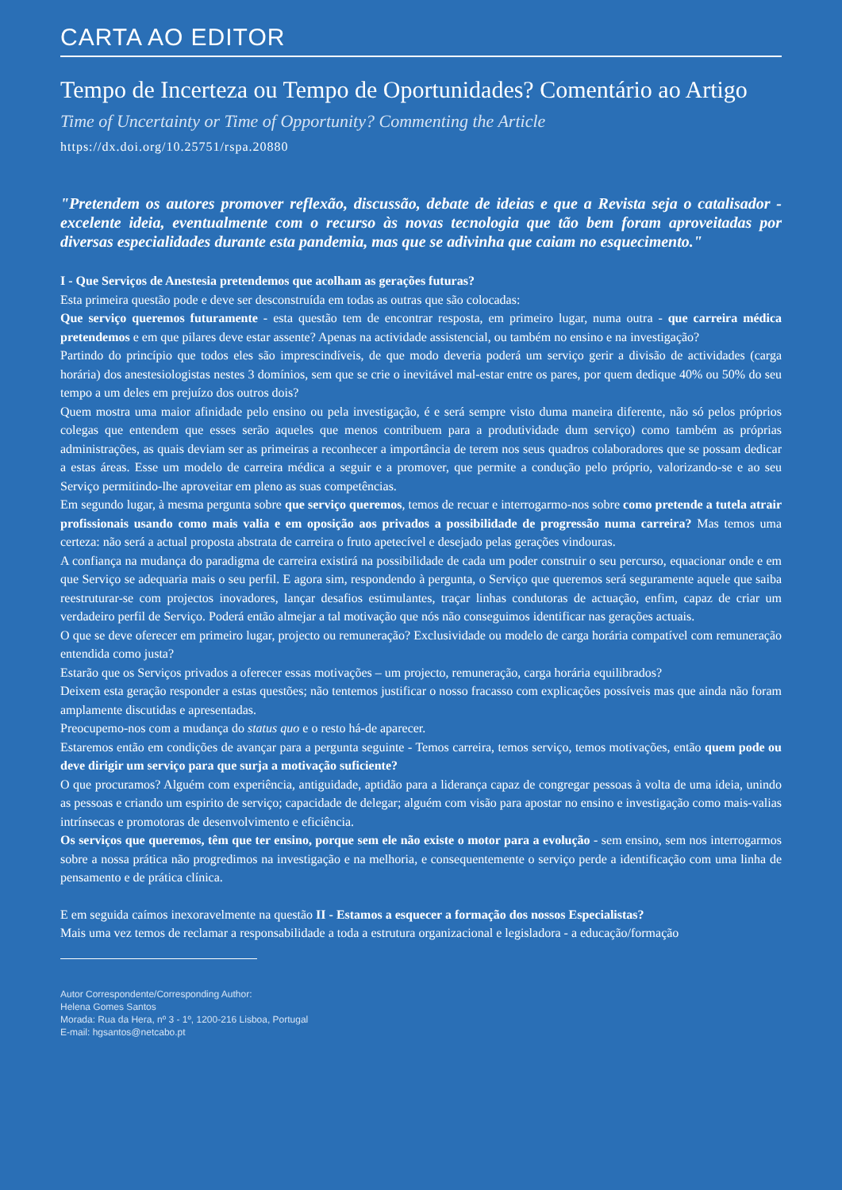CARTA AO EDITOR
Tempo de Incerteza ou Tempo de Oportunidades? Comentário ao Artigo
Time of Uncertainty or Time of Opportunity? Commenting the Article
https://dx.doi.org/10.25751/rspa.20880
"Pretendem os autores promover reflexão, discussão, debate de ideias e que a Revista seja o catalisador - excelente ideia, eventualmente com o recurso às novas tecnologia que tão bem foram aproveitadas por diversas especialidades durante esta pandemia, mas que se adivinha que caiam no esquecimento."
I - Que Serviços de Anestesia pretendemos que acolham as gerações futuras?
Esta primeira questão pode e deve ser desconstruída em todas as outras que são colocadas:
Que serviço queremos futuramente - esta questão tem de encontrar resposta, em primeiro lugar, numa outra - que carreira médica pretendemos e em que pilares deve estar assente? Apenas na actividade assistencial, ou também no ensino e na investigação?
Partindo do princípio que todos eles são imprescindíveis, de que modo deveria poderá um serviço gerir a divisão de actividades (carga horária) dos anestesiologistas nestes 3 domínios, sem que se crie o inevitável mal-estar entre os pares, por quem dedique 40% ou 50% do seu tempo a um deles em prejuízo dos outros dois?
Quem mostra uma maior afinidade pelo ensino ou pela investigação, é e será sempre visto duma maneira diferente, não só pelos próprios colegas que entendem que esses serão aqueles que menos contribuem para a produtividade dum serviço) como também as próprias administrações, as quais deviam ser as primeiras a reconhecer a importância de terem nos seus quadros colaboradores que se possam dedicar a estas áreas. Esse um modelo de carreira médica a seguir e a promover, que permite a condução pelo próprio, valorizando-se e ao seu Serviço permitindo-lhe aproveitar em pleno as suas competências.
Em segundo lugar, à mesma pergunta sobre que serviço queremos, temos de recuar e interrogarmo-nos sobre como pretende a tutela atrair profissionais usando como mais valia e em oposição aos privados a possibilidade de progressão numa carreira? Mas temos uma certeza: não será a actual proposta abstrata de carreira o fruto apetecível e desejado pelas gerações vindouras.
A confiança na mudança do paradigma de carreira existirá na possibilidade de cada um poder construir o seu percurso, equacionar onde e em que Serviço se adequaria mais o seu perfil. E agora sim, respondendo à pergunta, o Serviço que queremos será seguramente aquele que saiba reestruturar-se com projectos inovadores, lançar desafios estimulantes, traçar linhas condutoras de actuação, enfim, capaz de criar um verdadeiro perfil de Serviço. Poderá então almejar a tal motivação que nós não conseguimos identificar nas gerações actuais.
O que se deve oferecer em primeiro lugar, projecto ou remuneração? Exclusividade ou modelo de carga horária compatível com remuneração entendida como justa?
Estarão que os Serviços privados a oferecer essas motivações – um projecto, remuneração, carga horária equilibrados?
Deixem esta geração responder a estas questões; não tentemos justificar o nosso fracasso com explicações possíveis mas que ainda não foram amplamente discutidas e apresentadas.
Preocupemo-nos com a mudança do status quo e o resto há-de aparecer.
Estaremos então em condições de avançar para a pergunta seguinte - Temos carreira, temos serviço, temos motivações, então quem pode ou deve dirigir um serviço para que surja a motivação suficiente?
O que procuramos? Alguém com experiência, antiguidade, aptidão para a liderança capaz de congregar pessoas à volta de uma ideia, unindo as pessoas e criando um espirito de serviço; capacidade de delegar; alguém com visão para apostar no ensino e investigação como mais-valias intrínsecas e promotoras de desenvolvimento e eficiência.
Os serviços que queremos, têm que ter ensino, porque sem ele não existe o motor para a evolução - sem ensino, sem nos interrogarmos sobre a nossa prática não progredimos na investigação e na melhoria, e consequentemente o serviço perde a identificação com uma linha de pensamento e de prática clínica.
E em seguida caímos inexoravelmente na questão II - Estamos a esquecer a formação dos nossos Especialistas?
Mais uma vez temos de reclamar a responsabilidade a toda a estrutura organizacional e legisladora - a educação/formação
Autor Correspondente/Corresponding Author:
Helena Gomes Santos
Morada: Rua da Hera, nº 3 - 1º, 1200-216 Lisboa, Portugal
E-mail: hgsantos@netcabo.pt